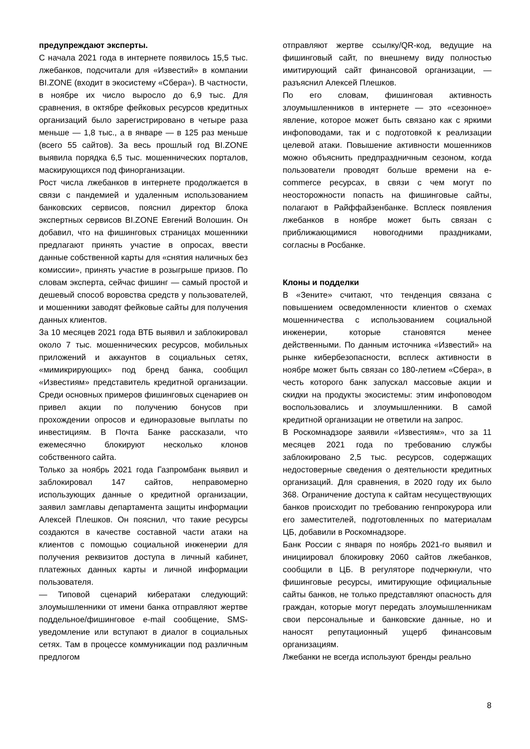предупреждают эксперты.
С начала 2021 года в интернете появилось 15,5 тыс. лжебанков, подсчитали для «Известий» в компании BI.ZONE (входит в экосистему «Сбера»). В частности, в ноябре их число выросло до 6,9 тыс. Для сравнения, в октябре фейковых ресурсов кредитных организаций было зарегистрировано в четыре раза меньше — 1,8 тыс., а в январе — в 125 раз меньше (всего 55 сайтов). За весь прошлый год BI.ZONE выявила порядка 6,5 тыс. мошеннических порталов, маскирующихся под финорганизации.
Рост числа лжебанков в интернете продолжается в связи с пандемией и удаленным использованием банковских сервисов, пояснил директор блока экспертных сервисов BI.ZONE Евгений Волошин. Он добавил, что на фишинговых страницах мошенники предлагают принять участие в опросах, ввести данные собственной карты для «снятия наличных без комиссии», принять участие в розыгрыше призов. По словам эксперта, сейчас фишинг — самый простой и дешевый способ воровства средств у пользователей, и мошенники заводят фейковые сайты для получения данных клиентов.
За 10 месяцев 2021 года ВТБ выявил и заблокировал около 7 тыс. мошеннических ресурсов, мобильных приложений и аккаунтов в социальных сетях, «мимикрирующих» под бренд банка, сообщил «Известиям» представитель кредитной организации. Среди основных примеров фишинговых сценариев он привел акции по получению бонусов при прохождении опросов и единоразовые выплаты по инвестициям. В Почта Банке рассказали, что ежемесячно блокируют несколько клонов собственного сайта.
Только за ноябрь 2021 года Газпромбанк выявил и заблокировал 147 сайтов, неправомерно использующих данные о кредитной организации, заявил замглавы департамента защиты информации Алексей Плешков. Он пояснил, что такие ресурсы создаются в качестве составной части атаки на клиентов с помощью социальной инженерии для получения реквизитов доступа в личный кабинет, платежных данных карты и личной информации пользователя.
— Типовой сценарий кибератаки следующий: злоумышленники от имени банка отправляют жертве поддельное/фишинговое e-mail сообщение, SMS-уведомление или вступают в диалог в социальных сетях. Там в процессе коммуникации под различным предлогом
отправляют жертве ссылку/QR-код, ведущие на фишинговый сайт, по внешнему виду полностью имитирующий сайт финансовой организации, — разъяснил Алексей Плешков.
По его словам, фишинговая активность злоумышленников в интернете — это «сезонное» явление, которое может быть связано как с яркими инфоповодами, так и с подготовкой к реализации целевой атаки. Повышение активности мошенников можно объяснить предпраздничным сезоном, когда пользователи проводят больше времени на e-commerce ресурсах, в связи с чем могут по неосторожности попасть на фишинговые сайты, полагают в Райффайзенбанке. Всплеск появления лжебанков в ноябре может быть связан с приближающимися новогодними праздниками, согласны в Росбанке.
Клоны и подделки
В «Зените» считают, что тенденция связана с повышением осведомленности клиентов о схемах мошенничества с использованием социальной инженерии, которые становятся менее действенными. По данным источника «Известий» на рынке кибербезопасности, всплеск активности в ноябре может быть связан со 180-летием «Сбера», в честь которого банк запускал массовые акции и скидки на продукты экосистемы: этим инфоповодом воспользовались и злоумышленники. В самой кредитной организации не ответили на запрос.
В Роскомнадзоре заявили «Известиям», что за 11 месяцев 2021 года по требованию службы заблокировано 2,5 тыс. ресурсов, содержащих недостоверные сведения о деятельности кредитных организаций. Для сравнения, в 2020 году их было 368. Ограничение доступа к сайтам несуществующих банков происходит по требованию генпрокурора или его заместителей, подготовленных по материалам ЦБ, добавили в Роскомнадзоре.
Банк России с января по ноябрь 2021-го выявил и инициировал блокировку 2060 сайтов лжебанков, сообщили в ЦБ. В регуляторе подчеркнули, что фишинговые ресурсы, имитирующие официальные сайты банков, не только представляют опасность для граждан, которые могут передать злоумышленникам свои персональные и банковские данные, но и наносят репутационный ущерб финансовым организациям.
Лжебанки не всегда используют бренды реально
8